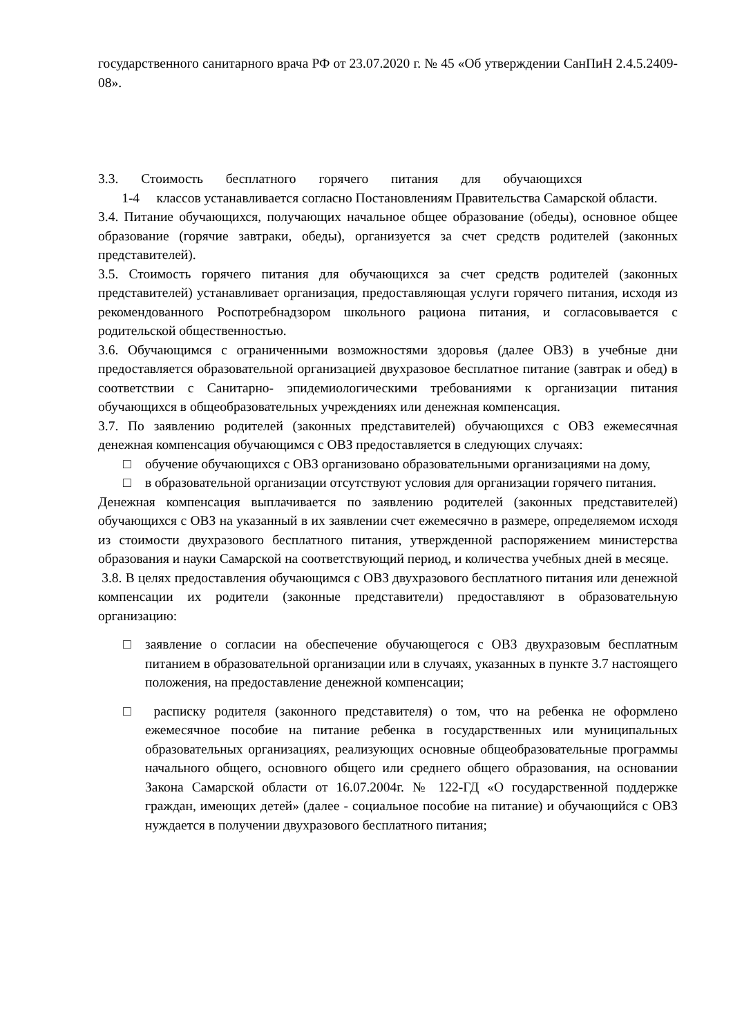государственного санитарного врача РФ от 23.07.2020 г. № 45 «Об утверждении СанПиН 2.4.5.2409-08».
3.3. Стоимость бесплатного горячего питания для обучающихся
1-4 классов устанавливается согласно Постановлениям Правительства Самарской области.
3.4. Питание обучающихся, получающих начальное общее образование (обеды), основное общее образование (горячие завтраки, обеды), организуется за счет средств родителей (законных представителей).
3.5. Стоимость горячего питания для обучающихся за счет средств родителей (законных представителей) устанавливает организация, предоставляющая услуги горячего питания, исходя из рекомендованного Роспотребнадзором школьного рациона питания, и согласовывается с родительской общественностью.
3.6. Обучающимся с ограниченными возможностями здоровья (далее ОВЗ) в учебные дни предоставляется образовательной организацией двухразовое бесплатное питание (завтрак и обед) в соответствии с Санитарно- эпидемиологическими требованиями к организации питания обучающихся в общеобразовательных учреждениях или денежная компенсация.
3.7. По заявлению родителей (законных представителей) обучающихся с ОВЗ ежемесячная денежная компенсация обучающимся с ОВЗ предоставляется в следующих случаях:
□ обучение обучающихся с ОВЗ организовано образовательными организациями на дому,
□ в образовательной организации отсутствуют условия для организации горячего питания.
Денежная компенсация выплачивается по заявлению родителей (законных представителей) обучающихся с ОВЗ на указанный в их заявлении счет ежемесячно в размере, определяемом исходя из стоимости двухразового бесплатного питания, утвержденной распоряжением министерства образования и науки Самарской на соответствующий период, и количества учебных дней в месяце.
3.8. В целях предоставления обучающимся с ОВЗ двухразового бесплатного питания или денежной компенсации их родители (законные представители) предоставляют в образовательную организацию:
□ заявление о согласии на обеспечение обучающегося с ОВЗ двухразовым бесплатным питанием в образовательной организации или в случаях, указанных в пункте 3.7 настоящего положения, на предоставление денежной компенсации;
□ расписку родителя (законного представителя) о том, что на ребенка не оформлено ежемесячное пособие на питание ребенка в государственных или муниципальных образовательных организациях, реализующих основные общеобразовательные программы начального общего, основного общего или среднего общего образования, на основании Закона Самарской области от 16.07.2004г. № 122-ГД «О государственной поддержке граждан, имеющих детей» (далее - социальное пособие на питание) и обучающийся с ОВЗ нуждается в получении двухразового бесплатного питания;